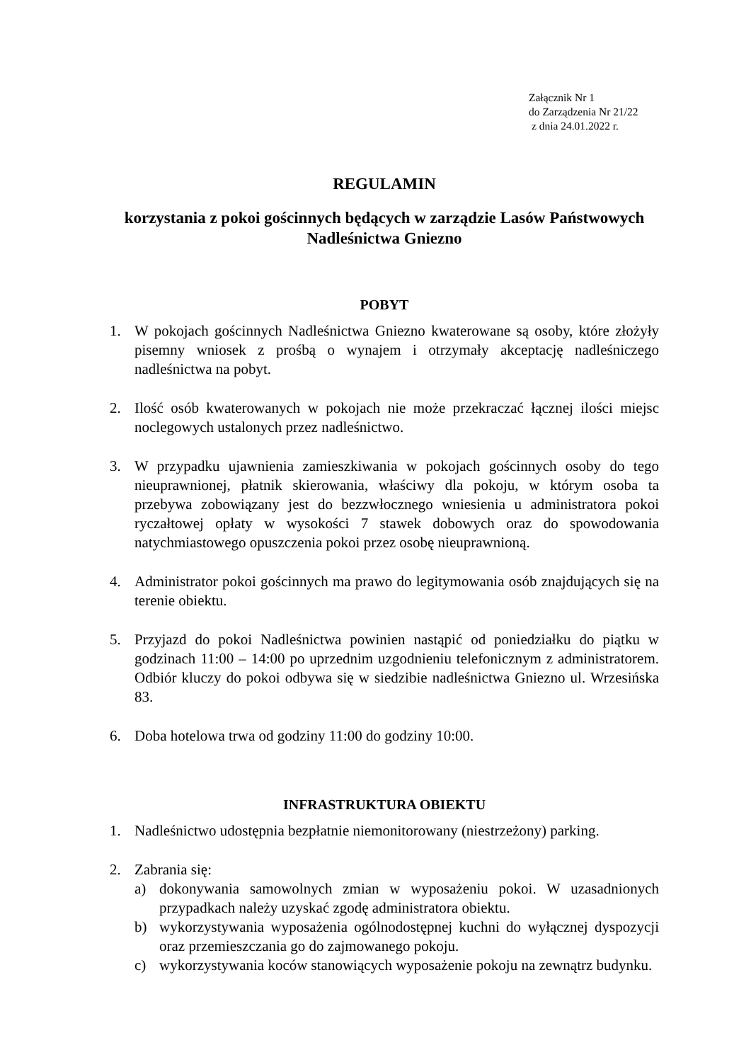Załącznik Nr 1
do Zarządzenia Nr 21/22
z dnia 24.01.2022 r.
REGULAMIN
korzystania z pokoi gościnnych będących w zarządzie Lasów Państwowych
Nadleśnictwa Gniezno
POBYT
1. W pokojach gościnnych Nadleśnictwa Gniezno kwaterowane są osoby, które złożyły pisemny wniosek z prośbą o wynajem i otrzymały akceptację nadleśniczego nadleśnictwa na pobyt.
2. Ilość osób kwaterowanych w pokojach nie może przekraczać łącznej ilości miejsc noclegowych ustalonych przez nadleśnictwo.
3. W przypadku ujawnienia zamieszkiwania w pokojach gościnnych osoby do tego nieuprawnionej, płatnik skierowania, właściwy dla pokoju, w którym osoba ta przebywa zobowiązany jest do bezzwłocznego wniesienia u administratora pokoi ryczałtowej opłaty w wysokości 7 stawek dobowych oraz do spowodowania natychmiastowego opuszczenia pokoi przez osobę nieuprawnioną.
4. Administrator pokoi gościnnych ma prawo do legitymowania osób znajdujących się na terenie obiektu.
5. Przyjazd do pokoi Nadleśnictwa powinien nastąpić od poniedziałku do piątku w godzinach 11:00 – 14:00 po uprzednim uzgodnieniu telefonicznym z administratorem. Odbiór kluczy do pokoi odbywa się w siedzibie nadleśnictwa Gniezno ul. Wrzesińska 83.
6. Doba hotelowa trwa od godziny 11:00 do godziny 10:00.
INFRASTRUKTURA OBIEKTU
1. Nadleśnictwo udostępnia bezpłatnie niemonitorowany (niestrzeżony) parking.
2. Zabrania się:
a) dokonywania samowolnych zmian w wyposażeniu pokoi. W uzasadnionych przypadkach należy uzyskać zgodę administratora obiektu.
b) wykorzystywania wyposażenia ogólnodostępnej kuchni do wyłącznej dyspozycji oraz przemieszczania go do zajmowanego pokoju.
c) wykorzystywania koców stanowiących wyposażenie pokoju na zewnątrz budynku.